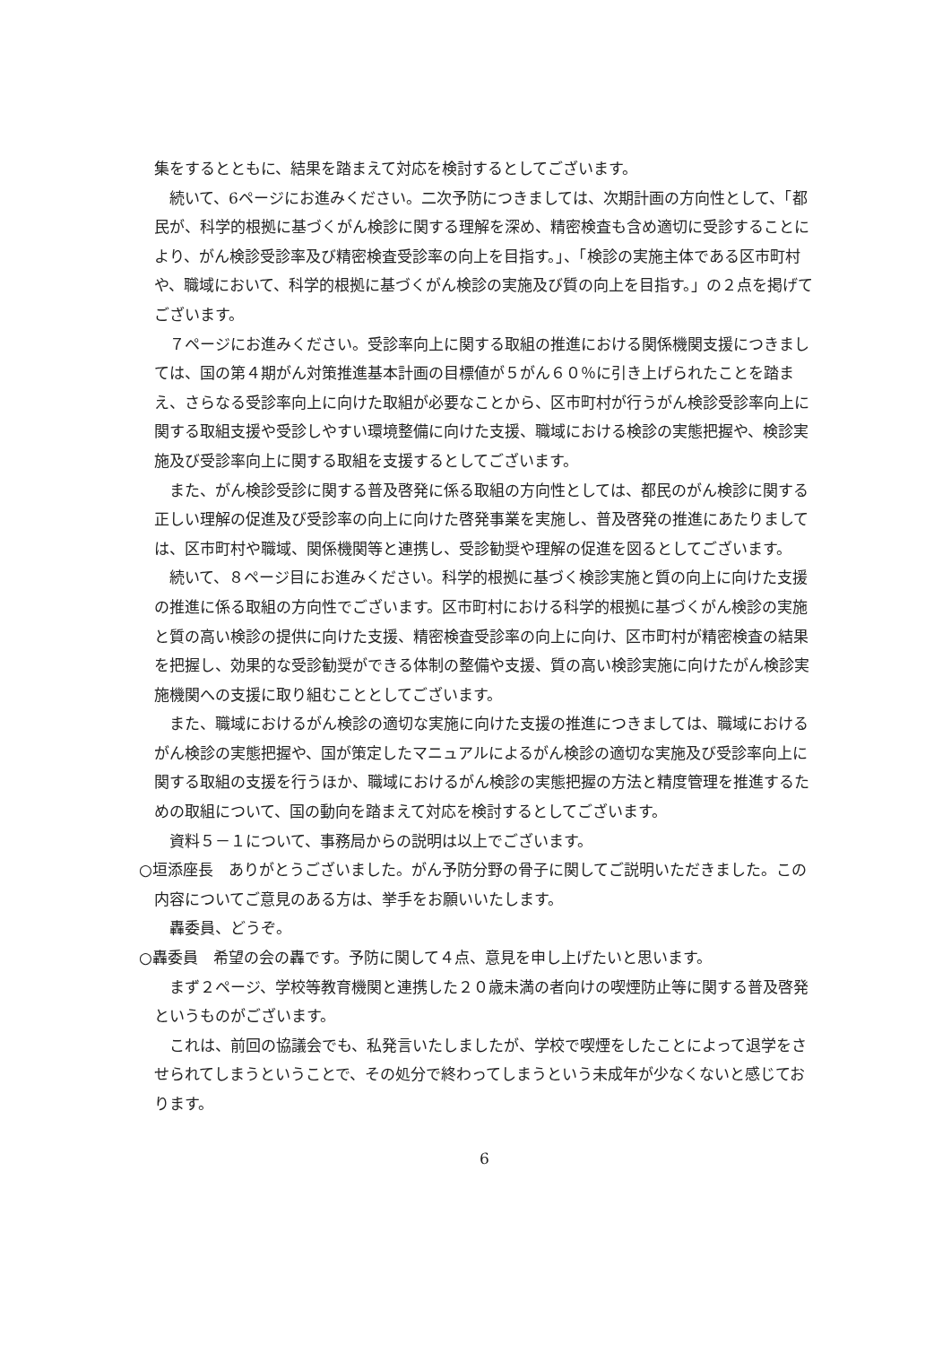集をするとともに、結果を踏まえて対応を検討するとしてございます。
続いて、6ページにお進みください。二次予防につきましては、次期計画の方向性として、「都民が、科学的根拠に基づくがん検診に関する理解を深め、精密検査も含め適切に受診することにより、がん検診受診率及び精密検査受診率の向上を目指す。」、「検診の実施主体である区市町村や、職域において、科学的根拠に基づくがん検診の実施及び質の向上を目指す。」の２点を掲げてございます。
７ページにお進みください。受診率向上に関する取組の推進における関係機関支援につきましては、国の第４期がん対策推進基本計画の目標値が５がん６０％に引き上げられたことを踏まえ、さらなる受診率向上に向けた取組が必要なことから、区市町村が行うがん検診受診率向上に関する取組支援や受診しやすい環境整備に向けた支援、職域における検診の実態把握や、検診実施及び受診率向上に関する取組を支援するとしてございます。
また、がん検診受診に関する普及啓発に係る取組の方向性としては、都民のがん検診に関する正しい理解の促進及び受診率の向上に向けた啓発事業を実施し、普及啓発の推進にあたりましては、区市町村や職域、関係機関等と連携し、受診勧奨や理解の促進を図るとしてございます。
続いて、８ページ目にお進みください。科学的根拠に基づく検診実施と質の向上に向けた支援の推進に係る取組の方向性でございます。区市町村における科学的根拠に基づくがん検診の実施と質の高い検診の提供に向けた支援、精密検査受診率の向上に向け、区市町村が精密検査の結果を把握し、効果的な受診勧奨ができる体制の整備や支援、質の高い検診実施に向けたがん検診実施機関への支援に取り組むこととしてございます。
また、職域におけるがん検診の適切な実施に向けた支援の推進につきましては、職域におけるがん検診の実態把握や、国が策定したマニュアルによるがん検診の適切な実施及び受診率向上に関する取組の支援を行うほか、職域におけるがん検診の実態把握の方法と精度管理を推進するための取組について、国の動向を踏まえて対応を検討するとしてございます。
資料５－１について、事務局からの説明は以上でございます。
○垣添座長　ありがとうございました。がん予防分野の骨子に関してご説明いただきました。この内容についてご意見のある方は、挙手をお願いいたします。
轟委員、どうぞ。
○轟委員　希望の会の轟です。予防に関して４点、意見を申し上げたいと思います。
まず２ページ、学校等教育機関と連携した２０歳未満の者向けの喫煙防止等に関する普及啓発というものがございます。
これは、前回の協議会でも、私発言いたしましたが、学校で喫煙をしたことによって退学をさせられてしまうということで、その処分で終わってしまうという未成年が少なくないと感じております。
6